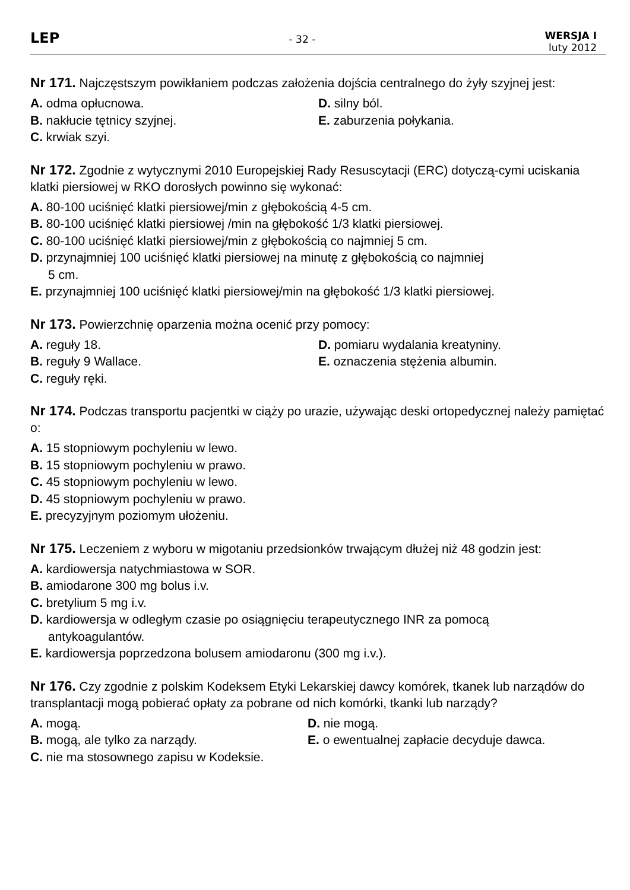LEP
- 32 -
WERSJA I
luty 2012
Nr 171. Najczęstszym powikłaniem podczas założenia dojścia centralnego do żyły szyjnej jest:
A. odma opłucnowa.
D. silny ból.
B. nakłucie tętnicy szyjnej.
E. zaburzenia połykania.
C. krwiak szyi.
Nr 172. Zgodnie z wytycznymi 2010 Europejskiej Rady Resuscytacji (ERC) dotyczą-cymi uciskania klatki piersiowej w RKO dorosłych powinno się wykonać:
A. 80-100 uciśnięć klatki piersiowej/min z głębokością 4-5 cm.
B. 80-100 uciśnięć klatki piersiowej /min na głębokość 1/3 klatki piersiowej.
C. 80-100 uciśnięć klatki piersiowej/min z głębokością co najmniej 5 cm.
D. przynajmniej 100 uciśnięć klatki piersiowej na minutę z głębokością co najmniej
5 cm.
E. przynajmniej 100 uciśnięć klatki piersiowej/min na głębokość 1/3 klatki piersiowej.
Nr 173. Powierzchnię oparzenia można ocenić przy pomocy:
A. reguły 18.
D. pomiaru wydalania kreatyniny.
B. reguły 9 Wallace.
E. oznaczenia stężenia albumin.
C. reguły ręki.
Nr 174. Podczas transportu pacjentki w ciąży po urazie, używając deski ortopedycznej należy pamiętać o:
A. 15 stopniowym pochyleniu w lewo.
B. 15 stopniowym pochyleniu w prawo.
C. 45 stopniowym pochyleniu w lewo.
D. 45 stopniowym pochyleniu w prawo.
E. precyzyjnym poziomym ułożeniu.
Nr 175. Leczeniem z wyboru w migotaniu przedsionków trwającym dłużej niż 48 godzin jest:
A. kardiowersja natychmiastowa w SOR.
B. amiodarone 300 mg bolus i.v.
C. bretylium 5 mg i.v.
D. kardiowersja w odległym czasie po osiągnięciu terapeutycznego INR za pomocą
antykoagulantów.
E. kardiowersja poprzedzona bolusem amiodaronu (300 mg i.v.).
Nr 176. Czy zgodnie z polskim Kodeksem Etyki Lekarskiej dawcy komórek, tkanek lub narządów do transplantacji mogą pobierać opłaty za pobrane od nich komórki, tkanki lub narządy?
A. mogą.
D. nie mogą.
B. mogą, ale tylko za narządy.
E. o ewentualnej zapłacie decyduje dawca.
C. nie ma stosownego zapisu w Kodeksie.